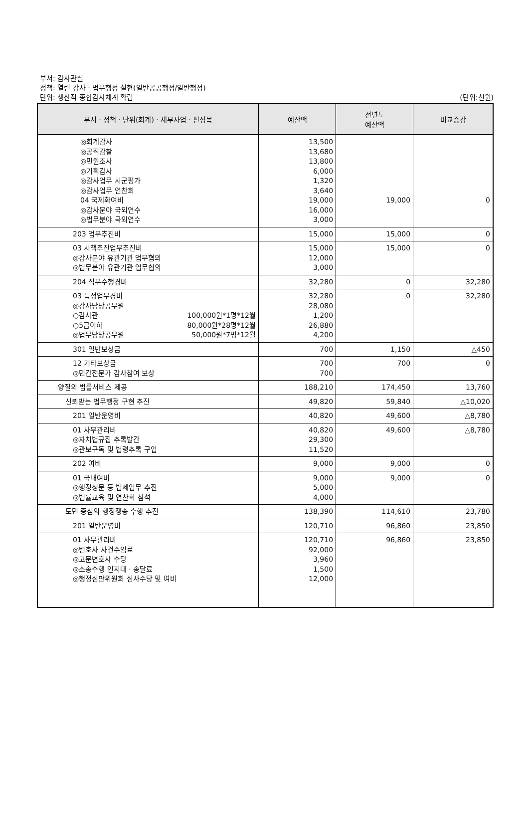부서: 감사관실
정책: 열린 감사ㆍ법무행정 실현(일반공공행정/일반행정)
단위: 생산적 종합감사체계 확립 (단위:천원)
| 부서ㆍ정책ㆍ단위(회계)ㆍ세부사업ㆍ편성목 | 예산액 | 전년도 예산액 | 비교증감 |
| --- | --- | --- | --- |
| ◎회계감사 ◎공직감찰 ◎민원조사 ◎기획감사 ◎감사업무 시군평가 ◎감사업무 연찬회 04 국제화여비 ◎감사분야 국외연수 ◎법무분야 국외연수 | 13,500 13,680 13,800 6,000 1,320 3,640 19,000 16,000 3,000 | 19,000 | 0 |
| 203 업무추진비 | 15,000 | 15,000 | 0 |
| 03 시책추진업무추진비 ◎감사분야 유관기관 업무협의 ◎법무분야 유관기관 업무협의 | 15,000 12,000 3,000 | 15,000 | 0 |
| 204 직무수행경비 | 32,280 | 0 | 32,280 |
| 03 특정업무경비 ◎감사담당공무원 ○감사관 100,000원*1명*12월 ○5급이하 80,000원*28명*12월 ◎법무담당공무원 50,000원*7명*12월 | 32,280 28,080 1,200 26,880 4,200 | 0 | 32,280 |
| 301 일반보상금 | 700 | 1,150 | △450 |
| 12 기타보상금 ◎민간전문가 감사참여 보상 | 700 700 | 700 | 0 |
| 양질의 법률서비스 제공 | 188,210 | 174,450 | 13,760 |
| 신뢰받는 법무행정 구현 추진 | 49,820 | 59,840 | △10,020 |
| 201 일반운영비 | 40,820 | 49,600 | △8,780 |
| 01 사무관리비 ◎자치법규집 추록발간 ◎관보구독 및 법령추록 구입 | 40,820 29,300 11,520 | 49,600 | △8,780 |
| 202 여비 | 9,000 | 9,000 | 0 |
| 01 국내여비 ◎행정청문 등 법제업무 추진 ◎법률교육 및 연찬회 참석 | 9,000 5,000 4,000 | 9,000 | 0 |
| 도민 중심의 행정쟁송 수행 추진 | 138,390 | 114,610 | 23,780 |
| 201 일반운영비 | 120,710 | 96,860 | 23,850 |
| 01 사무관리비 ◎변호사 사건수임료 ◎고문변호사 수당 ◎소송수행 인지대ㆍ송달료 ◎행정심판위원회 심사수당 및 여비 | 120,710 92,000 3,960 1,500 12,000 | 96,860 | 23,850 |